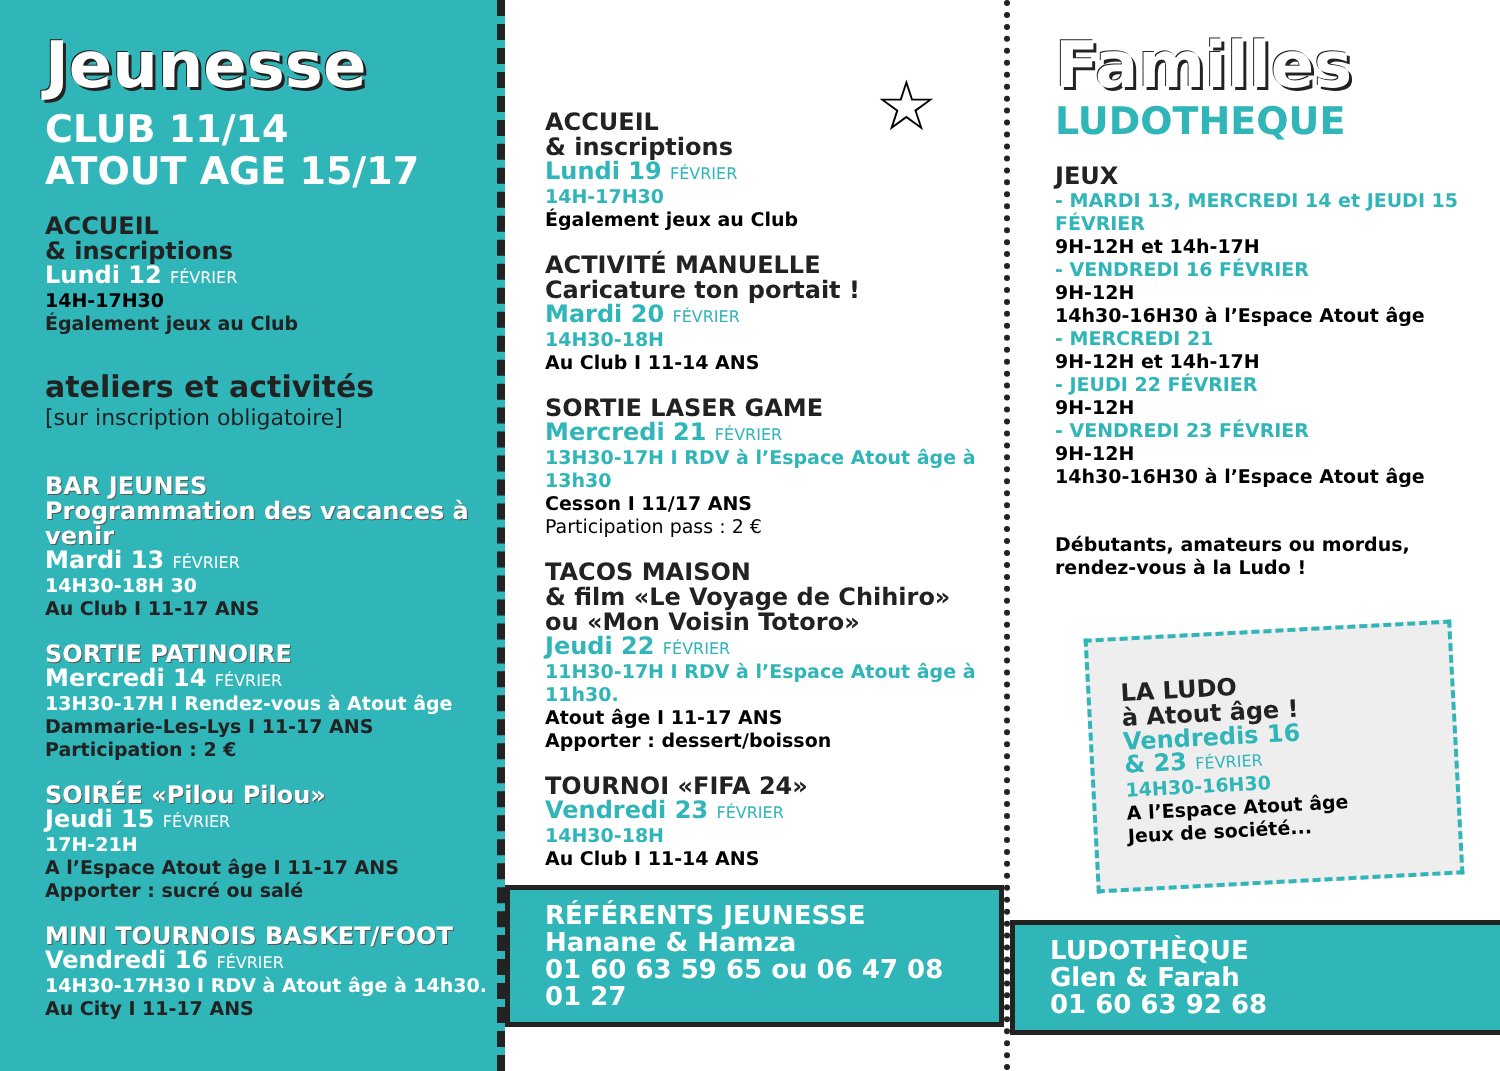Jeunesse
CLUB 11/14
ATOUT AGE 15/17
ACCUEIL
& inscriptions
Lundi 12 FÉVRIER
14H-17H30
Également jeux au Club
ateliers et activités
[sur inscription obligatoire]
BAR JEUNES
Programmation des vacances à venir
Mardi 13 FÉVRIER
14H30-18H 30
Au Club I 11-17 ANS
SORTIE PATINOIRE
Mercredi 14 FÉVRIER
13H30-17H I Rendez-vous à Atout âge
Dammarie-Les-Lys I 11-17 ANS
Participation : 2 €
SOIRÉE «Pilou Pilou»
Jeudi 15 FÉVRIER
17H-21H
A l’Espace Atout âge I 11-17 ANS
Apporter : sucré ou salé
MINI TOURNOIS BASKET/FOOT
Vendredi 16 FÉVRIER
14H30-17H30 I RDV à Atout âge à 14h30.
Au City I 11-17 ANS
☆
ACCUEIL
& inscriptions
Lundi 19 FÉVRIER
14H-17H30
Également jeux au Club
ACTIVITÉ MANUELLE
Caricature ton portait !
Mardi 20 FÉVRIER
14H30-18H
Au Club I 11-14 ANS
SORTIE LASER GAME
Mercredi 21 FÉVRIER
13H30-17H I RDV à l’Espace Atout âge à 13h30
Cesson I 11/17 ANS
Participation pass : 2 €
TACOS MAISON
& film «Le Voyage de Chihiro»
ou «Mon Voisin Totoro»
Jeudi 22 FÉVRIER
11H30-17H I RDV à l’Espace Atout âge à 11h30.
Atout âge I 11-17 ANS
Apporter : dessert/boisson
TOURNOI «FIFA 24»
Vendredi 23 FÉVRIER
14H30-18H
Au Club I 11-14 ANS
RÉFÉRENTS JEUNESSE
Hanane & Hamza
01 60 63 59 65 ou 06 47 08 01 27
Familles
LUDOTHEQUE
JEUX
- MARDI 13, MERCREDI 14 et JEUDI 15 FÉVRIER
9H-12H et 14h-17H
- VENDREDI 16 FÉVRIER
9H-12H
14h30-16H30 à l’Espace Atout âge
- MERCREDI 21
9H-12H et 14h-17H
- JEUDI 22 FÉVRIER
9H-12H
- VENDREDI 23 FÉVRIER
9H-12H
14h30-16H30 à l’Espace Atout âge
Débutants, amateurs ou mordus,
rendez-vous à la Ludo !
LA LUDO
à Atout âge !
Vendredis 16
& 23 FÉVRIER
14H30-16H30
A l’Espace Atout âge
Jeux de société...
LUDOTHÈQUE
Glen & Farah
01 60 63 92 68